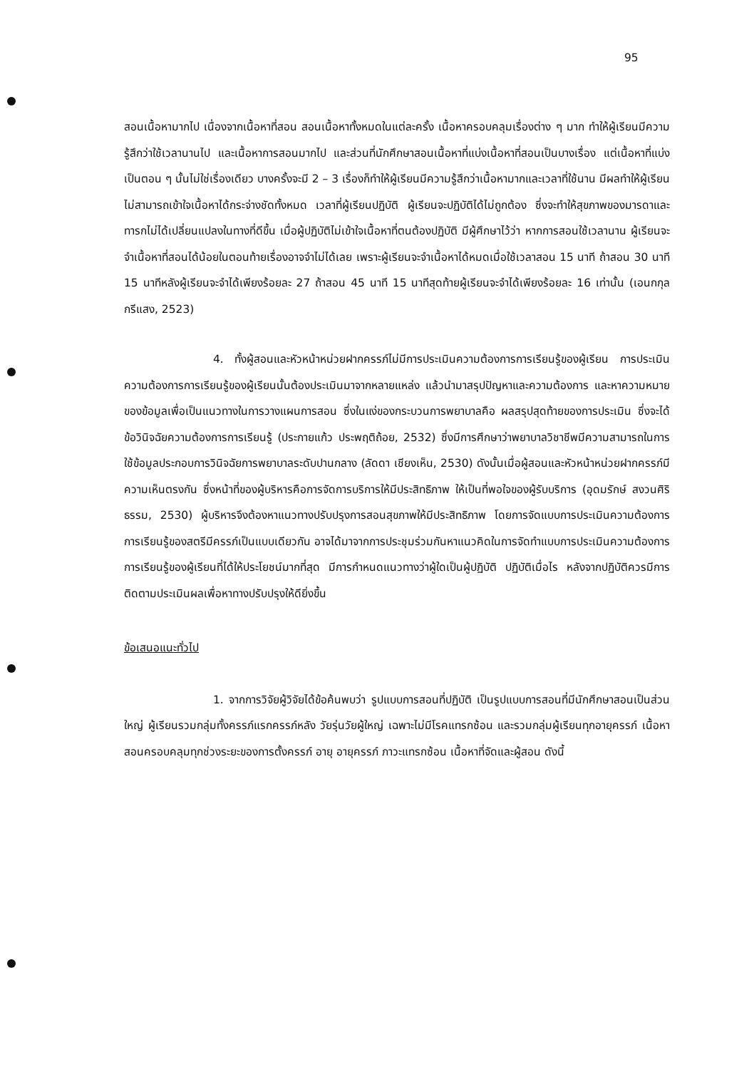95
สอนเนื้อหามากไป เนื่องจากเนื้อหาที่สอน สอนเนื้อหาทั้งหมดในแต่ละครั้ง เนื้อหาครอบคลุมเรื่องต่าง ๆ มาก ทำให้ผู้เรียนมีความรู้สึกว่าใช้เวลานานไป และเนื้อหาการสอนมากไป และส่วนที่นักศึกษาสอนเนื้อหาที่แบ่งเนื้อหาที่สอนเป็นบางเรื่อง แต่เนื้อหาที่แบ่งเป็นตอน ๆ นั้นไม่ใช่เรื่องเดียว บางครั้งจะมี 2 – 3 เรื่องก็ทำให้ผู้เรียนมีความรู้สึกว่าเนื้อหามากและเวลาที่ใช้นาน มีผลทำให้ผู้เรียนไม่สามารถเข้าใจเนื้อหาได้กระจ่างชัดทั้งหมด เวลาที่ผู้เรียนปฏิบัติ ผู้เรียนจะปฏิบัติได้ไม่ถูกต้อง ซึ่งจะทำให้สุขภาพของมารดาและทารกไม่ได้เปลี่ยนแปลงในทางที่ดีขึ้น เมื่อผู้ปฏิบัติไม่เข้าใจเนื้อหาที่ตนต้องปฏิบัติ มีผู้ศึกษาไว้ว่า หากการสอนใช้เวลานาน ผู้เรียนจะจำเนื้อหาที่สอนได้น้อยในตอนท้ายเรื่องอาจจำไม่ได้เลย เพราะผู้เรียนจะจำเนื้อหาได้หมดเมื่อใช้เวลาสอน 15 นาที ถ้าสอน 30 นาที 15 นาทีหลังผู้เรียนจะจำได้เพียงร้อยละ 27 ถ้าสอน 45 นาที 15 นาทีสุดท้ายผู้เรียนจะจำได้เพียงร้อยละ 16 เท่านั้น (เอนกกุล กรีแสง, 2523)
4. ทั้งผู้สอนและหัวหน้าหน่วยฝากครรภ์ไม่มีการประเมินความต้องการการเรียนรู้ของผู้เรียน การประเมินความต้องการการเรียนรู้ของผู้เรียนนั้นต้องประเมินมาจากหลายแหล่ง แล้วนำมาสรุปปัญหาและความต้องการ และหาความหมายของข้อมูลเพื่อเป็นแนวทางในการวางแผนการสอน ซึ่งในแง่ของกระบวนการพยาบาลคือ ผลสรุปสุดท้ายของการประเมิน ซึ่งจะได้ข้อวินิจฉัยความต้องการการเรียนรู้ (ประกายแก้ว ประพฤติถ้อย, 2532) ซึ่งมีการศึกษาว่าพยาบาลวิชาชีพมีความสามารถในการใช้ข้อมูลประกอบการวินิจฉัยการพยาบาลระดับปานกลาง (ลัดดา เชียงเห็น, 2530) ดังนั้นเมื่อผู้สอนและหัวหน้าหน่วยฝากครรภ์มีความเห็นตรงกัน ซึ่งหน้าที่ของผู้บริหารคือการจัดการบริการให้มีประสิทธิภาพ ให้เป็นที่พอใจของผู้รับบริการ (อุดมรักษ์ สงวนศิริธรรม, 2530) ผู้บริหารจึงต้องหาแนวทางปรับปรุงการสอนสุขภาพให้มีประสิทธิภาพ โดยการจัดแบบการประเมินความต้องการการเรียนรู้ของสตรีมีครรภ์เป็นแบบเดียวกัน อาจได้มาจากการประชุมร่วมกันหาแนวคิดในการจัดทำแบบการประเมินความต้องการการเรียนรู้ของผู้เรียนที่ได้ให้ประโยชน์มากที่สุด มีการกำหนดแนวทางว่าผู้ใดเป็นผู้ปฏิบัติ ปฏิบัติเมื่อไร หลังจากปฏิบัติควรมีการติดตามประเมินผลเพื่อหาทางปรับปรุงให้ดียิ่งขึ้น
ข้อเสนอแนะทั่วไป
1. จากการวิจัยผู้วิจัยได้ข้อค้นพบว่า รูปแบบการสอนที่ปฏิบัติ เป็นรูปแบบการสอนที่มีนักศึกษาสอนเป็นส่วนใหญ่ ผู้เรียนรวมกลุ่มทั้งครรภ์แรกครรภ์หลัง วัยรุ่นวัยผู้ใหญ่ เฉพาะไม่มีโรคแทรกซ้อน และรวมกลุ่มผู้เรียนทุกอายุครรภ์ เนื้อหาสอนครอบคลุมทุกช่วงระยะของการตั้งครรภ์ อายุ อายุครรภ์ ภาวะแทรกซ้อน เนื้อหาที่จัดและผู้สอน ดังนี้